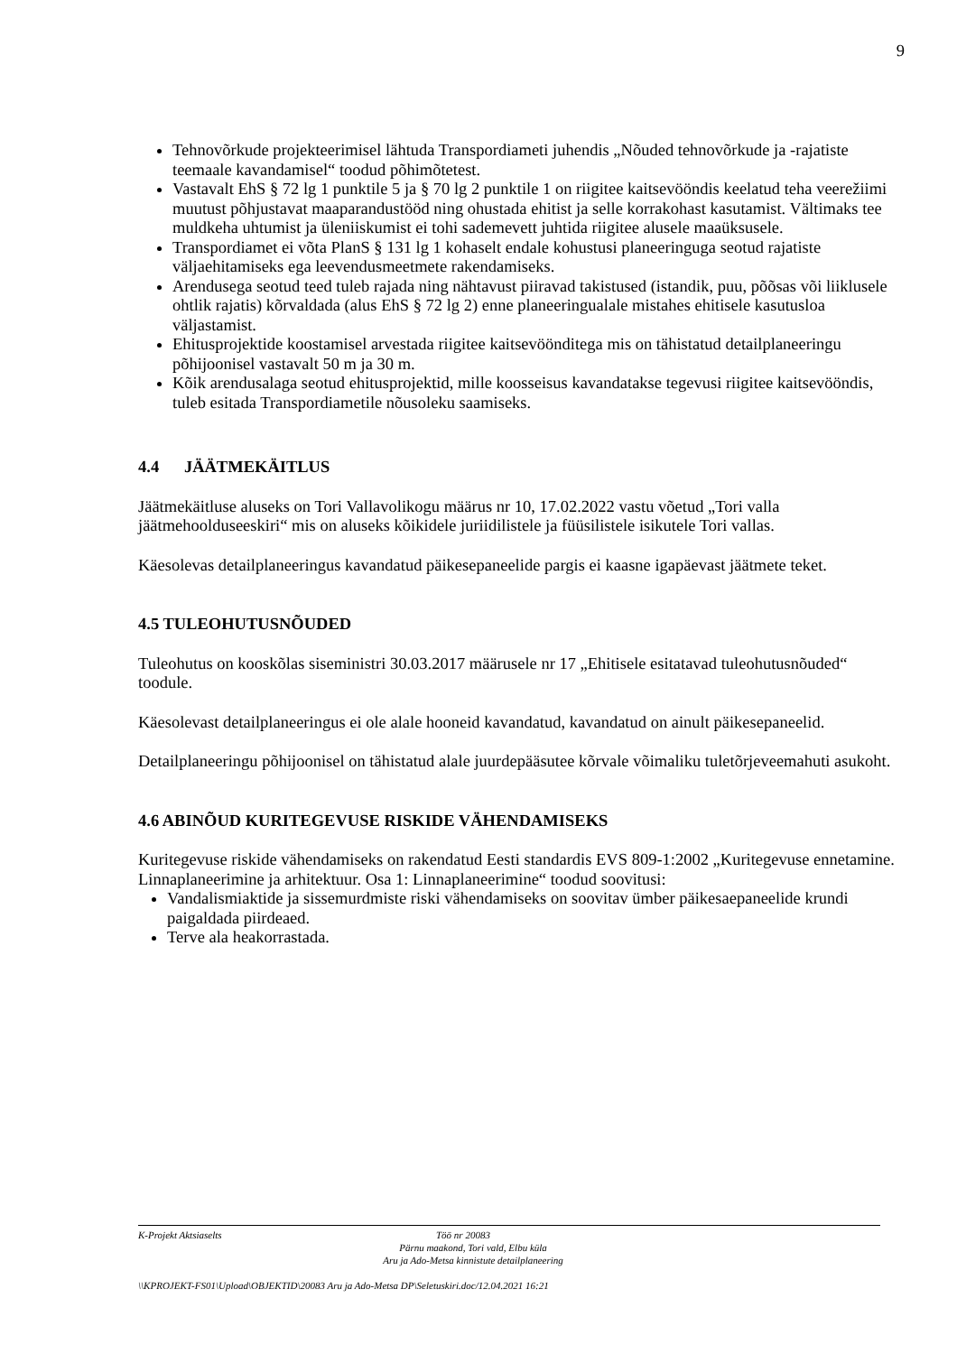9
Tehnovõrkude projekteerimisel lähtuda Transpordiameti juhendis „Nõuded tehnovõrkude ja -rajatiste teemaale kavandamisel“ toodud põhimõtetest.
Vastavalt EhS § 72 lg 1 punktile 5 ja § 70 lg 2 punktile 1 on riigitee kaitsevööndis keelatud teha veerežiimi muutust põhjustavat maaparandustööd ning ohustada ehitist ja selle korrakohast kasutamist. Vältimaks tee muldkeha uhtumist ja üleniiskumist ei tohi sademevett juhtida riigitee alusele maaüksusele.
Transpordiamet ei võta PlanS § 131 lg 1 kohaselt endale kohustusi planeeringuga seotud rajatiste väljaehitamiseks ega leevendusmeetmete rakendamiseks.
Arendusega seotud teed tuleb rajada ning nähtavust piiravad takistused (istandik, puu, põõsas või liiklusele ohtlik rajatis) kõrvaldada (alus EhS § 72 lg 2) enne planeeringualale mistahes ehitisele kasutusloa väljastamist.
Ehitusprojektide koostamisel arvestada riigitee kaitsevöönditega mis on tähistatud detailplaneeringu põhijoonisel vastavalt 50 m ja 30 m.
Kõik arendusalaga seotud ehitusprojektid, mille koosseisus kavandatakse tegevusi riigitee kaitsevööndis, tuleb esitada Transpordiametile nõusoleku saamiseks.
4.4 JÄÄTMEKÄITLUS
Jäätmekäitluse aluseks on Tori Vallavolikogu määrus nr 10, 17.02.2022 vastu võetud „Tori valla jäätmehoolduseeskiri“ mis on aluseks kõikidele juriidilistele ja füüsilistele isikutele Tori vallas.
Käesolevas detailplaneeringus kavandatud päikesepaneelide pargis ei kaasne igapäevast jäätmete teket.
4.5 TULEOHUTUSNÕUDED
Tuleohutus on kooskõlas siseministri 30.03.2017 määrusele nr 17 „Ehitisele esitatavad tuleohutusnõuded“ toodule.
Käesolevast detailplaneeringus ei ole alale hooneid kavandatud, kavandatud on ainult päikesepaneelid.
Detailplaneeringu põhijoonisel on tähistatud alale juurdepääsutee kõrvale võimaliku tuletõrjeveemahuti asukoht.
4.6 ABINÕUD KURITEGEVUSE RISKIDE VÄHENDAMISEKS
Kuritegevuse riskide vähendamiseks on rakendatud Eesti standardis EVS 809-1:2002 „Kuritegevuse ennetamine. Linnaplaneerimine ja arhitektuur. Osa 1: Linnaplaneerimine“ toodud soovitusi:
Vandalismiaktide ja sissemurdmiste riski vähendamiseks on soovitav ümber päikesaepaneelide krundi paigaldada piirdeaed.
Terve ala heakorrastada.
K-Projekt Aktsiaselts Töö nr 20083
Pärnu maakond, Tori vald, Elbu küla
Aru ja Ado-Metsa kinnistute detailplaneering
\\KPROJEKT-FS01\Upload\OBJEKTID\20083 Aru ja Ado-Metsa DP\Seletuskiri.doc/12.04.2021 16:21